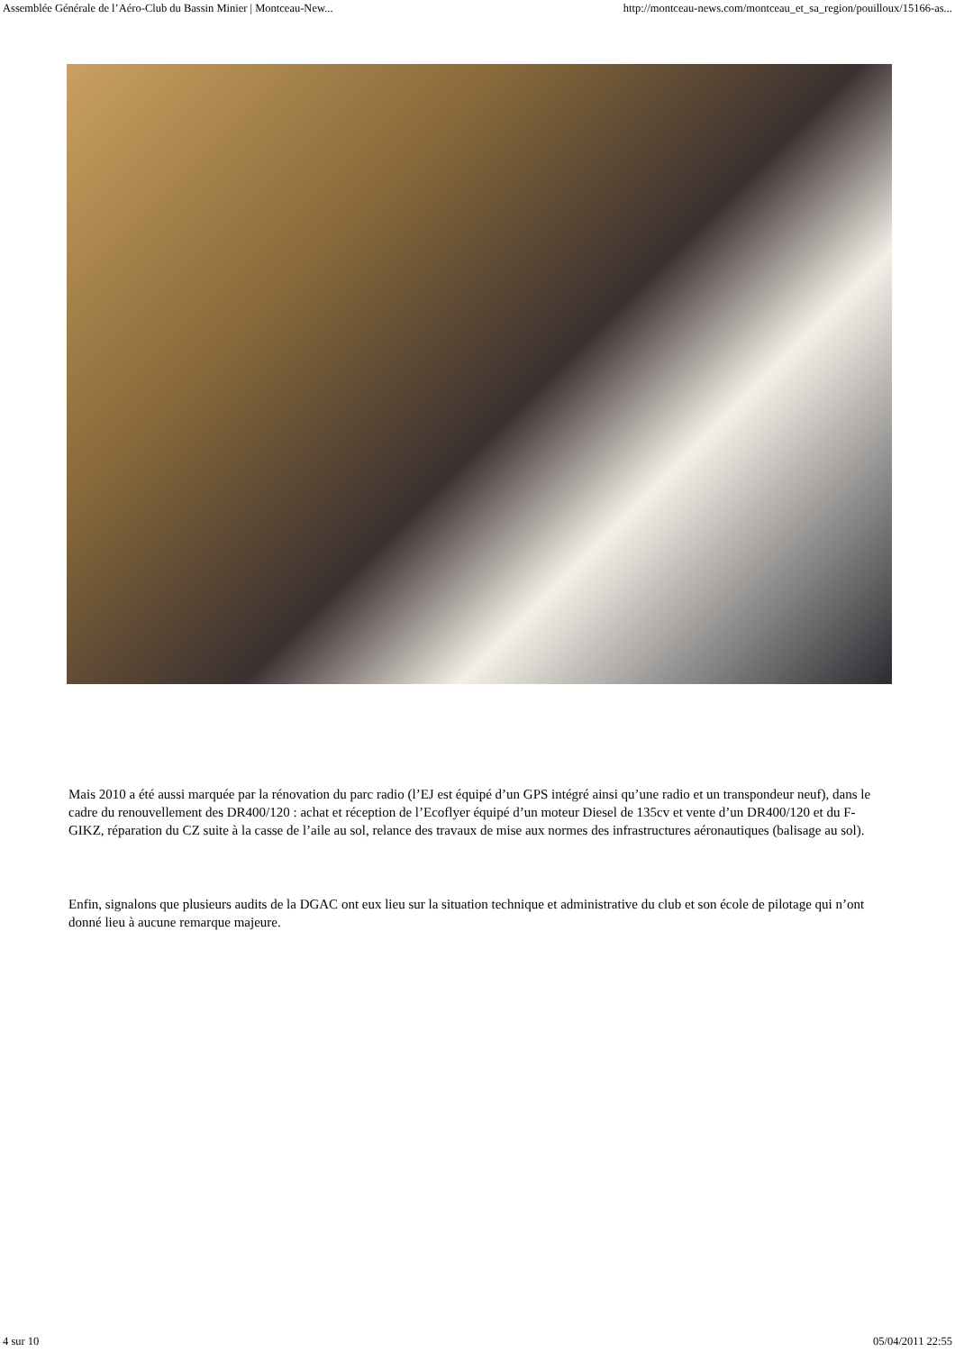Assemblée Générale de l’Aéro-Club du Bassin Minier | Montceau-New... http://montceau-news.com/montceau_et_sa_region/pouilloux/15166-as...
Mais 2010 a été aussi marquée par la rénovation du parc radio (l’EJ est équipé d’un GPS intégré ainsi qu’une radio et un transpondeur neuf), dans le cadre du renouvellement des DR400/120 : achat et réception de l’Ecoflyer équipé d’un moteur Diesel de 135cv et vente d’un DR400/120 et du F-GIKZ, réparation du CZ suite à la casse de l’aile au sol, relance des travaux de mise aux normes des infrastructures aéronautiques (balisage au sol).
Enfin, signalons que plusieurs audits de la DGAC ont eux lieu sur la situation technique et administrative du club et son école de pilotage qui n’ont donné lieu à aucune remarque majeure.
4 sur 10 05/04/2011 22:55